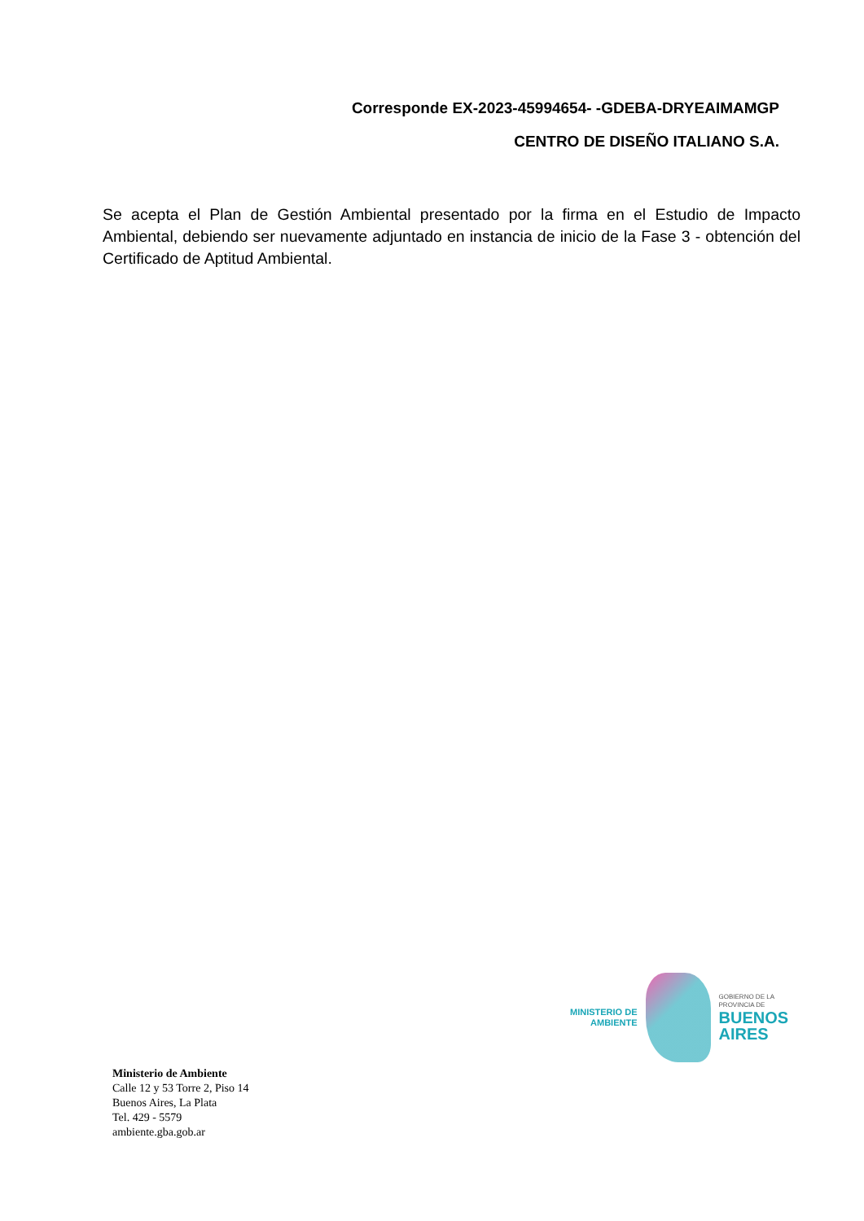Corresponde EX-2023-45994654- -GDEBA-DRYEAIMAMGP
CENTRO DE DISEÑO ITALIANO S.A.
Se acepta el Plan de Gestión Ambiental presentado por la firma en el Estudio de Impacto Ambiental, debiendo ser nuevamente adjuntado en instancia de inicio de la Fase 3 - obtención del Certificado de Aptitud Ambiental.
MINISTERIO DE
AMBIENTE
GOBIERNO DE LA
PROVINCIA DE
BUENOS
AIRES
Ministerio de Ambiente
Calle 12 y 53 Torre 2, Piso 14
Buenos Aires, La Plata
Tel. 429 - 5579
ambiente.gba.gob.ar